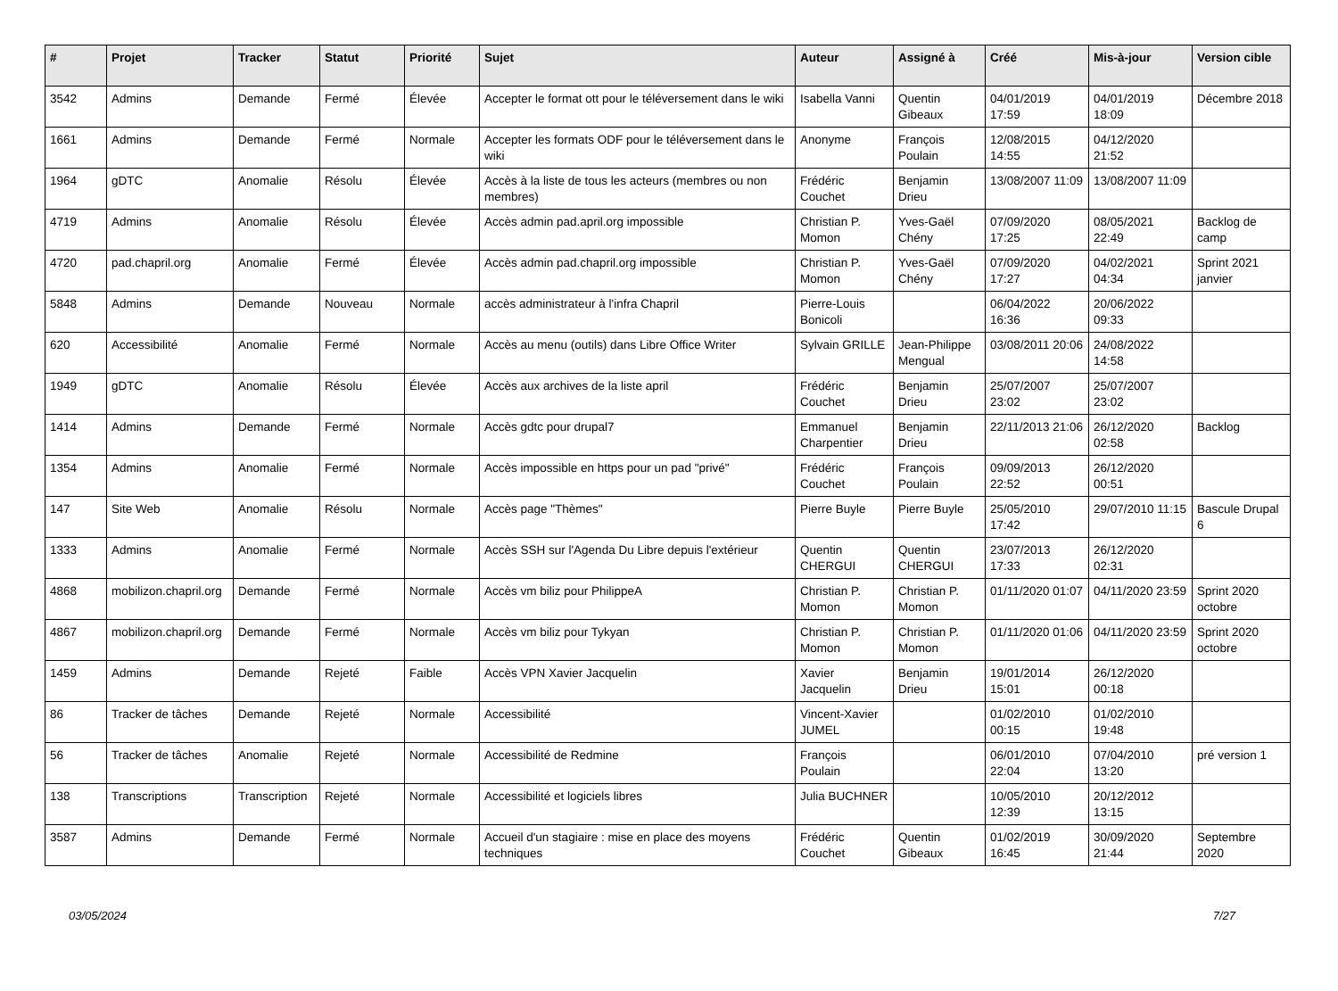| # | Projet | Tracker | Statut | Priorité | Sujet | Auteur | Assigné à | Créé | Mis-à-jour | Version cible |
| --- | --- | --- | --- | --- | --- | --- | --- | --- | --- | --- |
| 3542 | Admins | Demande | Fermé | Élevée | Accepter le format ott pour le téléversement dans le wiki | Isabella Vanni | Quentin Gibeaux | 04/01/2019 17:59 | 04/01/2019 18:09 | Décembre 2018 |
| 1661 | Admins | Demande | Fermé | Normale | Accepter les formats ODF pour le téléversement dans le wiki | Anonyme | François Poulain | 12/08/2015 14:55 | 04/12/2020 21:52 | |
| 1964 | gDTC | Anomalie | Résolu | Élevée | Accès à la liste de tous les acteurs (membres ou non membres) | Frédéric Couchet | Benjamin Drieu | 13/08/2007 11:09 | 13/08/2007 11:09 | |
| 4719 | Admins | Anomalie | Résolu | Élevée | Accès admin pad.april.org impossible | Christian P. Momon | Yves-Gaël Chény | 07/09/2020 17:25 | 08/05/2021 22:49 | Backlog de camp |
| 4720 | pad.chapril.org | Anomalie | Fermé | Élevée | Accès admin pad.chapril.org impossible | Christian P. Momon | Yves-Gaël Chény | 07/09/2020 17:27 | 04/02/2021 04:34 | Sprint 2021 janvier |
| 5848 | Admins | Demande | Nouveau | Normale | accès administrateur à l'infra Chapril | Pierre-Louis Bonicoli | | 06/04/2022 16:36 | 20/06/2022 09:33 | |
| 620 | Accessibilité | Anomalie | Fermé | Normale | Accès au menu (outils) dans Libre Office Writer | Sylvain GRILLE | Jean-Philippe Mengual | 03/08/2011 20:06 | 24/08/2022 14:58 | |
| 1949 | gDTC | Anomalie | Résolu | Élevée | Accès aux archives de la liste april | Frédéric Couchet | Benjamin Drieu | 25/07/2007 23:02 | 25/07/2007 23:02 | |
| 1414 | Admins | Demande | Fermé | Normale | Accès gdtc pour drupal7 | Emmanuel Charpentier | Benjamin Drieu | 22/11/2013 21:06 | 26/12/2020 02:58 | Backlog |
| 1354 | Admins | Anomalie | Fermé | Normale | Accès impossible en https pour un pad "privé" | Frédéric Couchet | François Poulain | 09/09/2013 22:52 | 26/12/2020 00:51 | |
| 147 | Site Web | Anomalie | Résolu | Normale | Accès page "Thèmes" | Pierre Buyle | Pierre Buyle | 25/05/2010 17:42 | 29/07/2010 11:15 | Bascule Drupal 6 |
| 1333 | Admins | Anomalie | Fermé | Normale | Accès SSH sur l'Agenda Du Libre depuis l'extérieur | Quentin CHERGUI | Quentin CHERGUI | 23/07/2013 17:33 | 26/12/2020 02:31 | |
| 4868 | mobilizon.chapril.org | Demande | Fermé | Normale | Accès vm biliz pour PhilippeA | Christian P. Momon | Christian P. Momon | 01/11/2020 01:07 | 04/11/2020 23:59 | Sprint 2020 octobre |
| 4867 | mobilizon.chapril.org | Demande | Fermé | Normale | Accès vm biliz pour Tykyan | Christian P. Momon | Christian P. Momon | 01/11/2020 01:06 | 04/11/2020 23:59 | Sprint 2020 octobre |
| 1459 | Admins | Demande | Rejeté | Faible | Accès VPN Xavier Jacquelin | Xavier Jacquelin | Benjamin Drieu | 19/01/2014 15:01 | 26/12/2020 00:18 | |
| 86 | Tracker de tâches | Demande | Rejeté | Normale | Accessibilité | Vincent-Xavier JUMEL | | 01/02/2010 00:15 | 01/02/2010 19:48 | |
| 56 | Tracker de tâches | Anomalie | Rejeté | Normale | Accessibilité de Redmine | François Poulain | | 06/01/2010 22:04 | 07/04/2010 13:20 | pré version 1 |
| 138 | Transcriptions | Transcription | Rejeté | Normale | Accessibilité et logiciels libres | Julia BUCHNER | | 10/05/2010 12:39 | 20/12/2012 13:15 | |
| 3587 | Admins | Demande | Fermé | Normale | Accueil d'un stagiaire : mise en place des moyens techniques | Frédéric Couchet | Quentin Gibeaux | 01/02/2019 16:45 | 30/09/2020 21:44 | Septembre 2020 |
03/05/2024 7/27